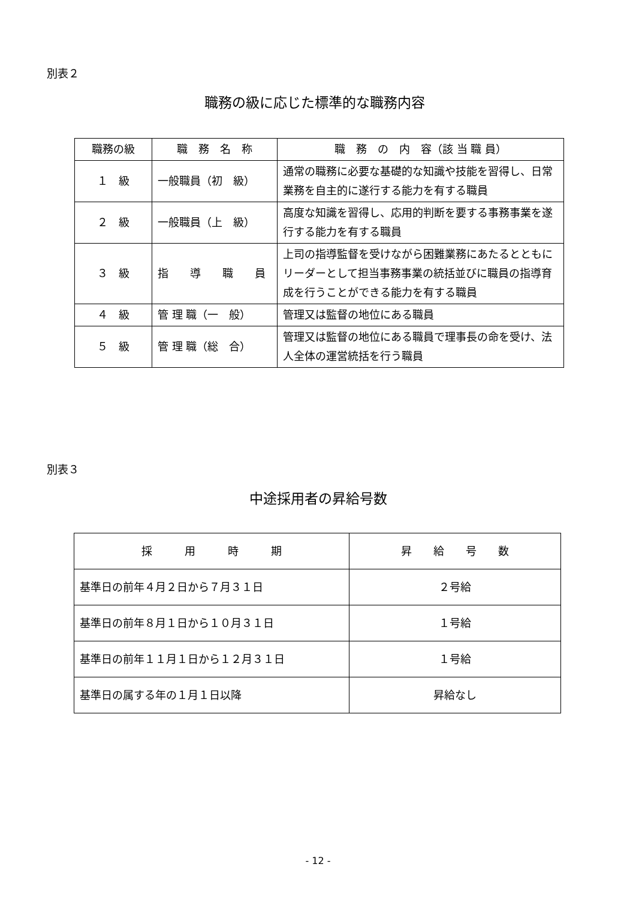別表２
職務の級に応じた標準的な職務内容
| 職務の級 | 職 務 名 称 | 職 務 の 内 容（該 当 職 員） |
| --- | --- | --- |
| １ 級 | 一般職員（初 級） | 通常の職務に必要な基礎的な知識や技能を習得し、日常業務を自主的に遂行する能力を有する職員 |
| ２ 級 | 一般職員（上 級） | 高度な知識を習得し、応用的判断を要する事務事業を遂行する能力を有する職員 |
| ３ 級 | 指 導 職 員 | 上司の指導監督を受けながら困難業務にあたるとともにリーダーとして担当事務事業の統括並びに職員の指導育成を行うことができる能力を有する職員 |
| ４ 級 | 管 理 職（一 般） | 管理又は監督の地位にある職員 |
| ５ 級 | 管 理 職（総 合） | 管理又は監督の地位にある職員で理事長の命を受け、法人全体の運営統括を行う職員 |
別表３
中途採用者の昇給号数
| 採 用 時 期 | 昇 給 号 数 |
| --- | --- |
| 基準日の前年４月２日から７月３１日 | ２号給 |
| 基準日の前年８月１日から１０月３１日 | １号給 |
| 基準日の前年１１月１日から１２月３１日 | １号給 |
| 基準日の属する年の１月１日以降 | 昇給なし |
- 12 -